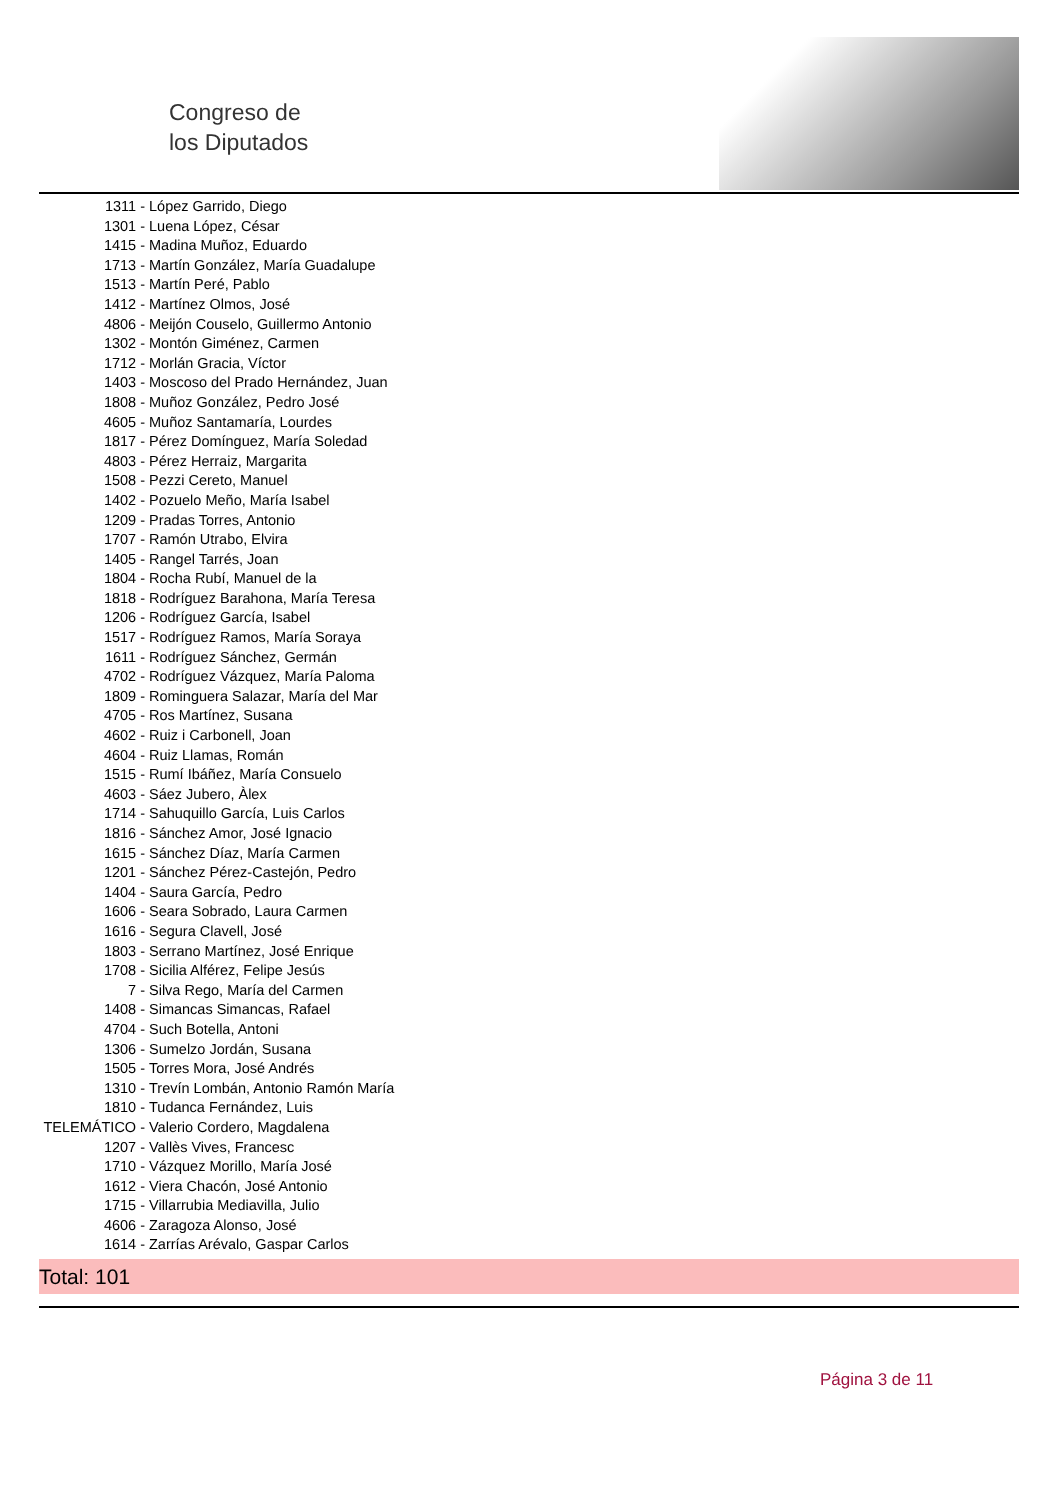Congreso de
los Diputados
1311 - López Garrido, Diego
1301 - Luena López, César
1415 - Madina Muñoz, Eduardo
1713 - Martín González, María Guadalupe
1513 - Martín Peré, Pablo
1412 - Martínez Olmos, José
4806 - Meijón Couselo, Guillermo Antonio
1302 - Montón Giménez, Carmen
1712 - Morlán Gracia, Víctor
1403 - Moscoso del Prado Hernández, Juan
1808 - Muñoz González, Pedro José
4605 - Muñoz Santamaría, Lourdes
1817 - Pérez Domínguez, María Soledad
4803 - Pérez Herraiz, Margarita
1508 - Pezzi Cereto, Manuel
1402 - Pozuelo Meño, María Isabel
1209 - Pradas Torres, Antonio
1707 - Ramón Utrabo, Elvira
1405 - Rangel Tarrés, Joan
1804 - Rocha Rubí, Manuel de la
1818 - Rodríguez Barahona, María Teresa
1206 - Rodríguez García, Isabel
1517 - Rodríguez Ramos, María Soraya
1611 - Rodríguez Sánchez, Germán
4702 - Rodríguez Vázquez, María Paloma
1809 - Rominguera Salazar, María del Mar
4705 - Ros Martínez, Susana
4602 - Ruiz i Carbonell, Joan
4604 - Ruiz Llamas, Román
1515 - Rumí Ibáñez, María Consuelo
4603 - Sáez Jubero, Àlex
1714 - Sahuquillo García, Luis Carlos
1816 - Sánchez Amor, José Ignacio
1615 - Sánchez Díaz, María Carmen
1201 - Sánchez Pérez-Castejón, Pedro
1404 - Saura García, Pedro
1606 - Seara Sobrado, Laura Carmen
1616 - Segura Clavell, José
1803 - Serrano Martínez, José Enrique
1708 - Sicilia Alférez, Felipe Jesús
7 - Silva Rego, María del Carmen
1408 - Simancas Simancas, Rafael
4704 - Such Botella, Antoni
1306 - Sumelzo Jordán, Susana
1505 - Torres Mora, José Andrés
1310 - Trevín Lombán, Antonio Ramón María
1810 - Tudanca Fernández, Luis
TELEMÁTICO - Valerio Cordero, Magdalena
1207 - Vallès Vives, Francesc
1710 - Vázquez Morillo, María José
1612 - Viera Chacón, José Antonio
1715 - Villarrubia Mediavilla, Julio
4606 - Zaragoza Alonso, José
1614 - Zarrías Arévalo, Gaspar Carlos
Total: 101
Página 3 de 11